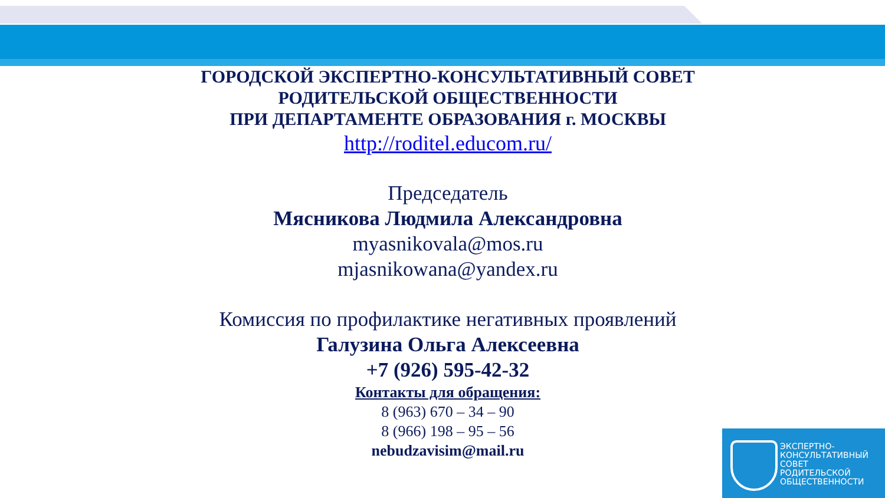ГОРОДСКОЙ ЭКСПЕРТНО-КОНСУЛЬТАТИВНЫЙ СОВЕТ
РОДИТЕЛЬСКОЙ ОБЩЕСТВЕННОСТИ
ПРИ ДЕПАРТАМЕНТЕ ОБРАЗОВАНИЯ г. МОСКВЫ
http://roditel.educom.ru/
Председатель
Мясникова Людмила Александровна
myasnikovala@mos.ru
mjasnikowana@yandex.ru
Комиссия по профилактике негативных проявлений
Галузина Ольга Алексеевна
+7 (926) 595-42-32
Контакты для обращения:
8 (963) 670 – 34 – 90
8 (966) 198 – 95 – 56
nebudzavisim@mail.ru
ЭКСПЕРТНО-
КОНСУЛЬТАТИВНЫЙ
СОВЕТ
РОДИТЕЛЬСКОЙ
ОБЩЕСТВЕННОСТИ